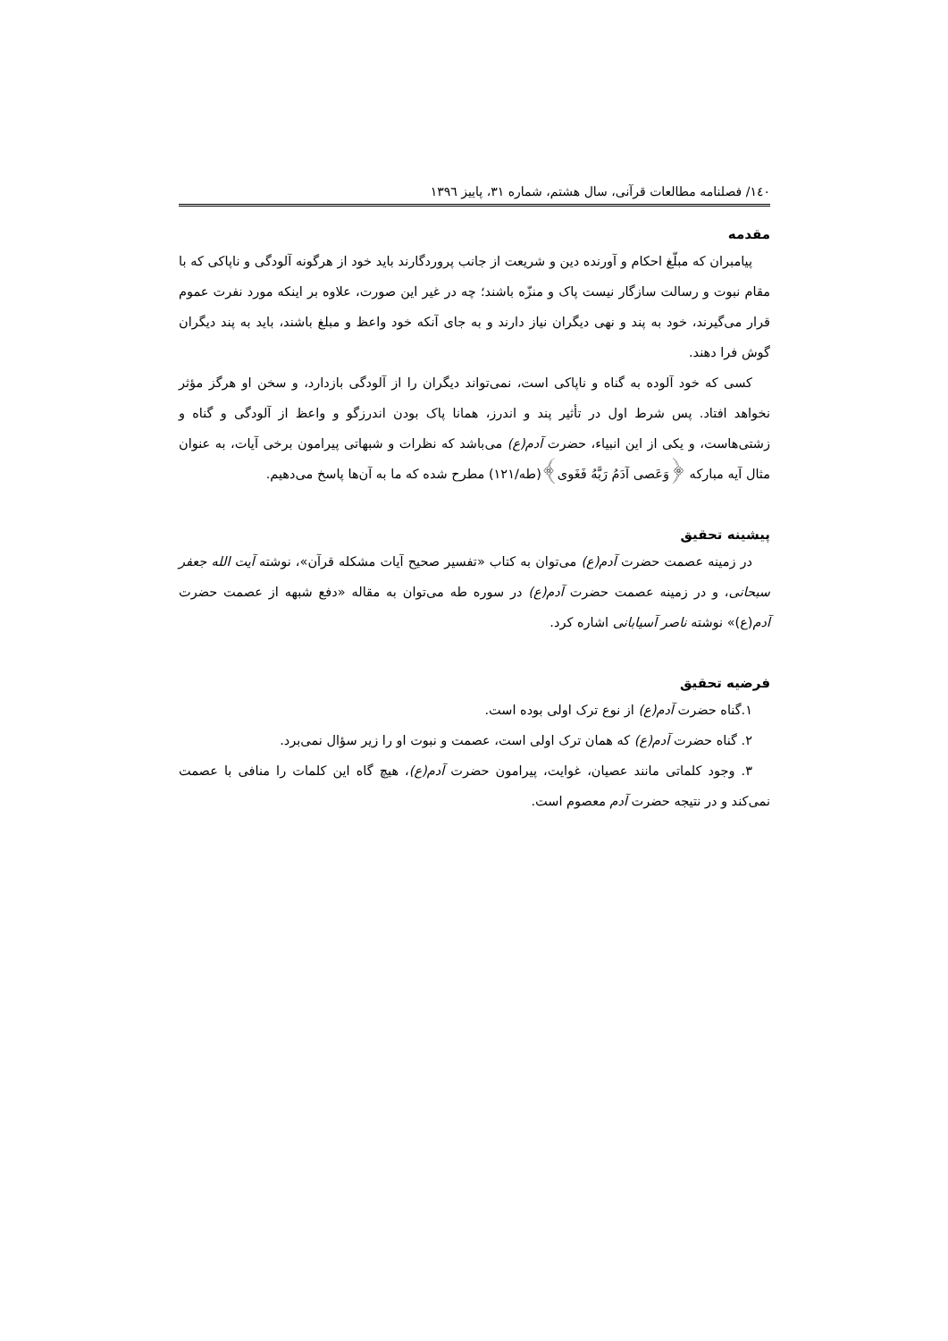۱٤۰/ فصلنامه مطالعات قرآنی، سال هشتم، شماره ۳۱، پاییز ۱۳۹٦
مقدمه
پیامبران که مبلّغ احکام و آورنده دین و شریعت از جانب پروردگارند باید خود از هرگونه آلودگی و ناپاکی که با مقام نبوت و رسالت سازگار نیست پاک و منزّه باشند؛ چه در غیر این صورت، علاوه بر اینکه مورد نفرت عموم قرار می‌گیرند، خود به پند و نهی دیگران نیاز دارند و به جای آنکه خود واعظ و مبلغ باشند، باید به پند دیگران گوش فرا دهند.
کسی که خود آلوده به گناه و ناپاکی است، نمی‌تواند دیگران را از آلودگی بازدارد، و سخن او هرگز مؤثر نخواهد افتاد. پس شرط اول در تأثیر پند و اندرز، همانا پاک بودن اندرزگو و واعظ از آلودگی و گناه و زشتی‌هاست، و یکی از این انبیاء، حضرت آدم(ع) می‌باشد که نظرات و شبهاتی پیرامون برخی آیات، به عنوان مثال آیه مبارکه ﴿وَعَصى آدَمُ رَبَّهُ فَغَوى﴾(طه/۱۲۱) مطرح شده که ما به آن‌ها پاسخ می‌دهیم.
پیشینه تحقیق
در زمینه عصمت حضرت آدم(ع) می‌توان به کتاب «تفسیر صحیح آیات مشکله قرآن»، نوشته آیت الله جعفر سبحانی، و در زمینه عصمت حضرت آدم(ع) در سوره طه می‌توان به مقاله «دفع شبهه از عصمت حضرت آدم(ع)» نوشته ناصر آسیابانی اشاره کرد.
فرضیه تحقیق
۱.گناه حضرت آدم(ع) از نوع ترک اولی بوده است.
۲. گناه حضرت آدم(ع) که همان ترک اولی است، عصمت و نبوت او را زیر سؤال نمی‌برد.
۳. وجود کلماتی مانند عصیان، غوایت، پیرامون حضرت آدم(ع)، هیچ گاه این کلمات را منافی با عصمت نمی‌کند و در نتیجه حضرت آدم معصوم است.